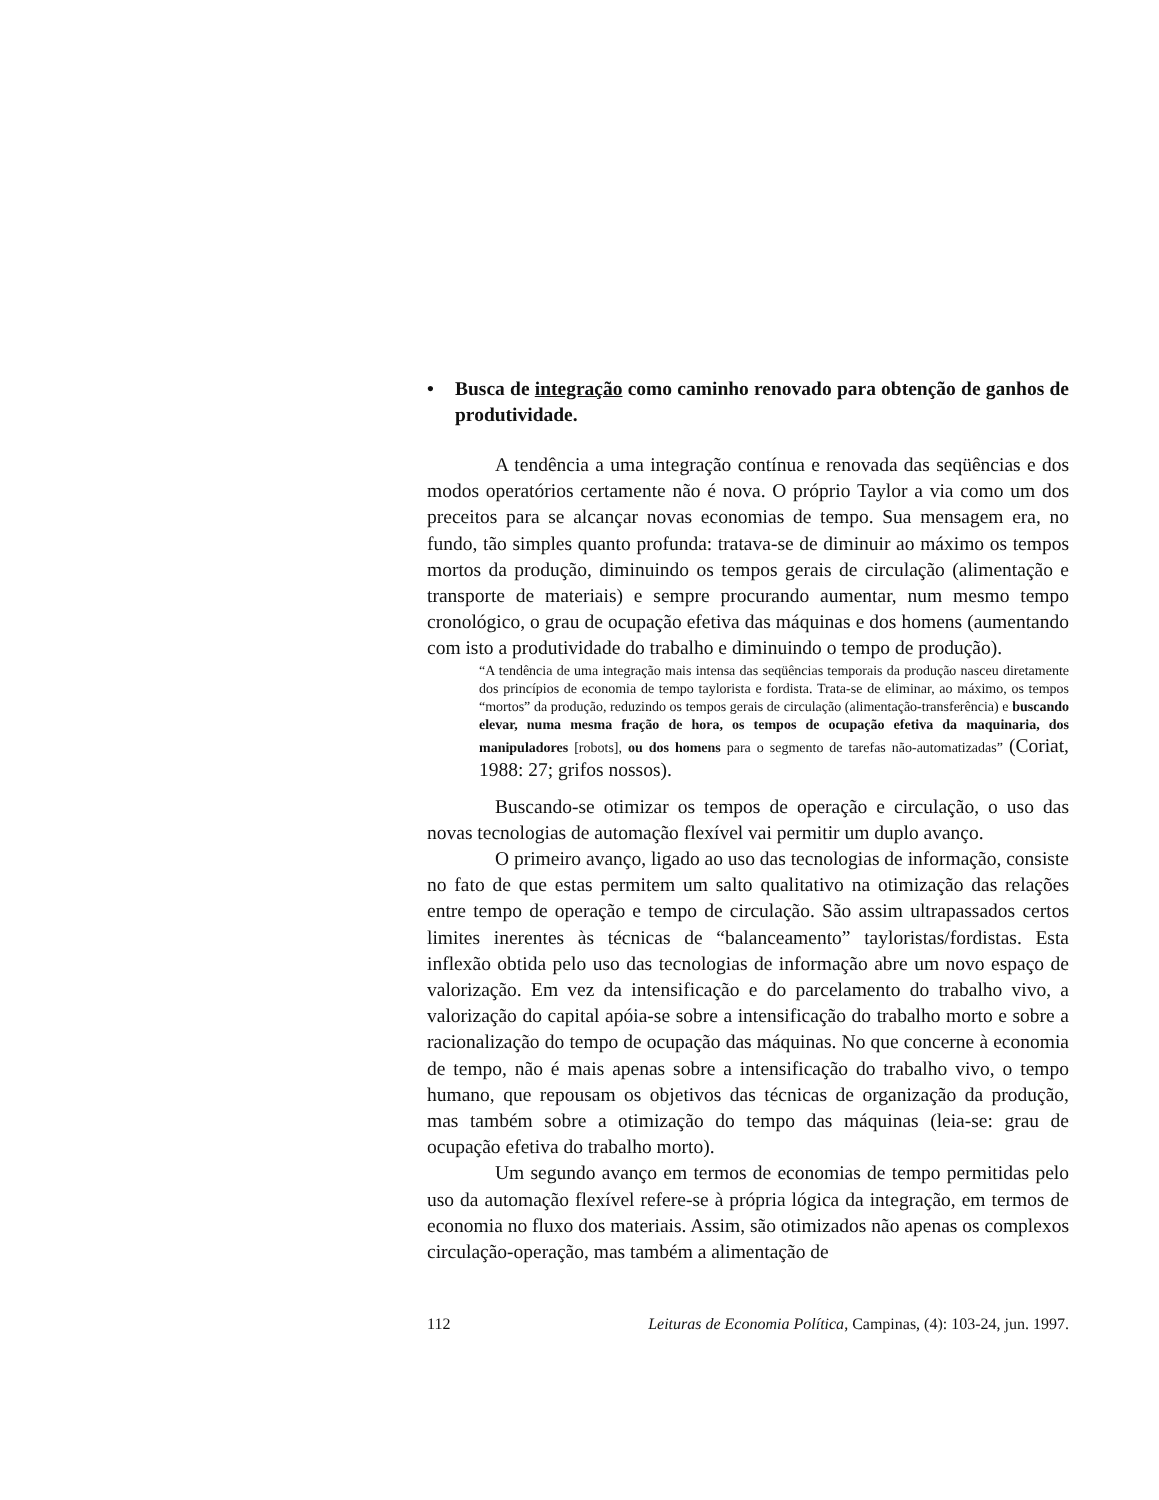• Busca de integração como caminho renovado para obtenção de ganhos de produtividade.
A tendência a uma integração contínua e renovada das seqüências e dos modos operatórios certamente não é nova. O próprio Taylor a via como um dos preceitos para se alcançar novas economias de tempo. Sua mensagem era, no fundo, tão simples quanto profunda: tratava-se de diminuir ao máximo os tempos mortos da produção, diminuindo os tempos gerais de circulação (alimentação e transporte de materiais) e sempre procurando aumentar, num mesmo tempo cronológico, o grau de ocupação efetiva das máquinas e dos homens (aumentando com isto a produtividade do trabalho e diminuindo o tempo de produção).
“A tendência de uma integração mais intensa das seqüências temporais da produção nasceu diretamente dos princípios de economia de tempo taylorista e fordista. Trata-se de eliminar, ao máximo, os tempos “mortos” da produção, reduzindo os tempos gerais de circulação (alimentação-transferência) e buscando elevar, numa mesma fração de hora, os tempos de ocupação efetiva da maquinaria, dos manipuladores [robots], ou dos homens para o segmento de tarefas não-automatizadas” (Coriat, 1988: 27; grifos nossos).
Buscando-se otimizar os tempos de operação e circulação, o uso das novas tecnologias de automação flexível vai permitir um duplo avanço.
O primeiro avanço, ligado ao uso das tecnologias de informação, consiste no fato de que estas permitem um salto qualitativo na otimização das relações entre tempo de operação e tempo de circulação. São assim ultrapassados certos limites inerentes às técnicas de “balanceamento” tayloristas/fordistas. Esta inflexão obtida pelo uso das tecnologias de informação abre um novo espaço de valorização. Em vez da intensificação e do parcelamento do trabalho vivo, a valorização do capital apóia-se sobre a intensificação do trabalho morto e sobre a racionalização do tempo de ocupação das máquinas. No que concerne à economia de tempo, não é mais apenas sobre a intensificação do trabalho vivo, o tempo humano, que repousam os objetivos das técnicas de organização da produção, mas também sobre a otimização do tempo das máquinas (leia-se: grau de ocupação efetiva do trabalho morto).
Um segundo avanço em termos de economias de tempo permitidas pelo uso da automação flexível refere-se à própria lógica da integração, em termos de economia no fluxo dos materiais. Assim, são otimizados não apenas os complexos circulação-operação, mas também a alimentação de
112 Leituras de Economia Política, Campinas, (4): 103-24, jun. 1997.